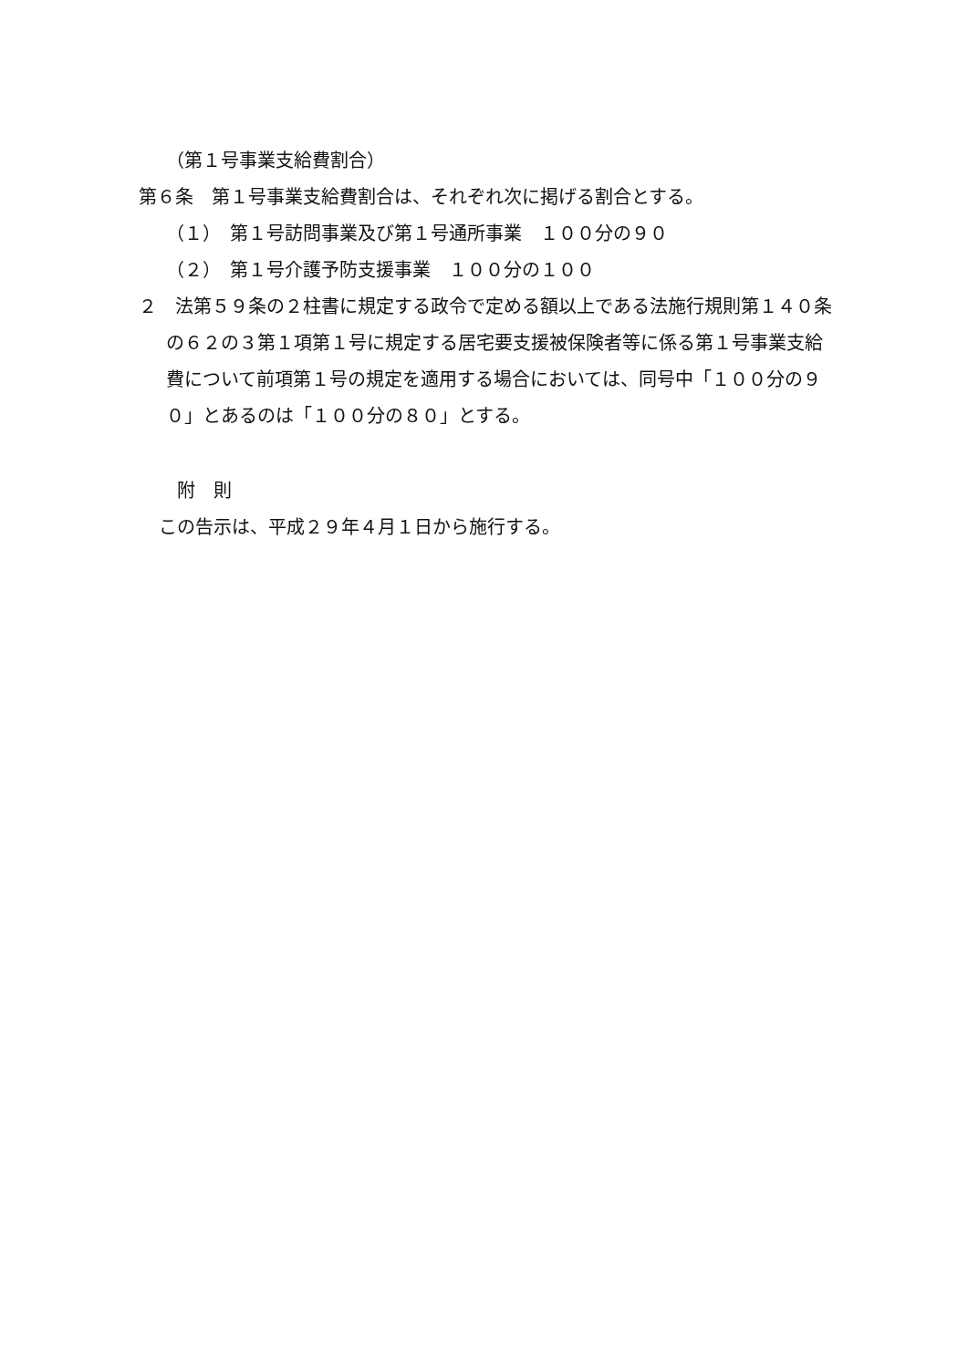（第１号事業支給費割合）
第６条　第１号事業支給費割合は、それぞれ次に掲げる割合とする。
（１）　第１号訪問事業及び第１号通所事業　１００分の９０
（２）　第１号介護予防支援事業　１００分の１００
２　法第５９条の２柱書に規定する政令で定める額以上である法施行規則第１４０条の６２の３第１項第１号に規定する居宅要支援被保険者等に係る第１号事業支給費について前項第１号の規定を適用する場合においては、同号中「１００分の９０」とあるのは「１００分の８０」とする。
附　則
この告示は、平成２９年４月１日から施行する。